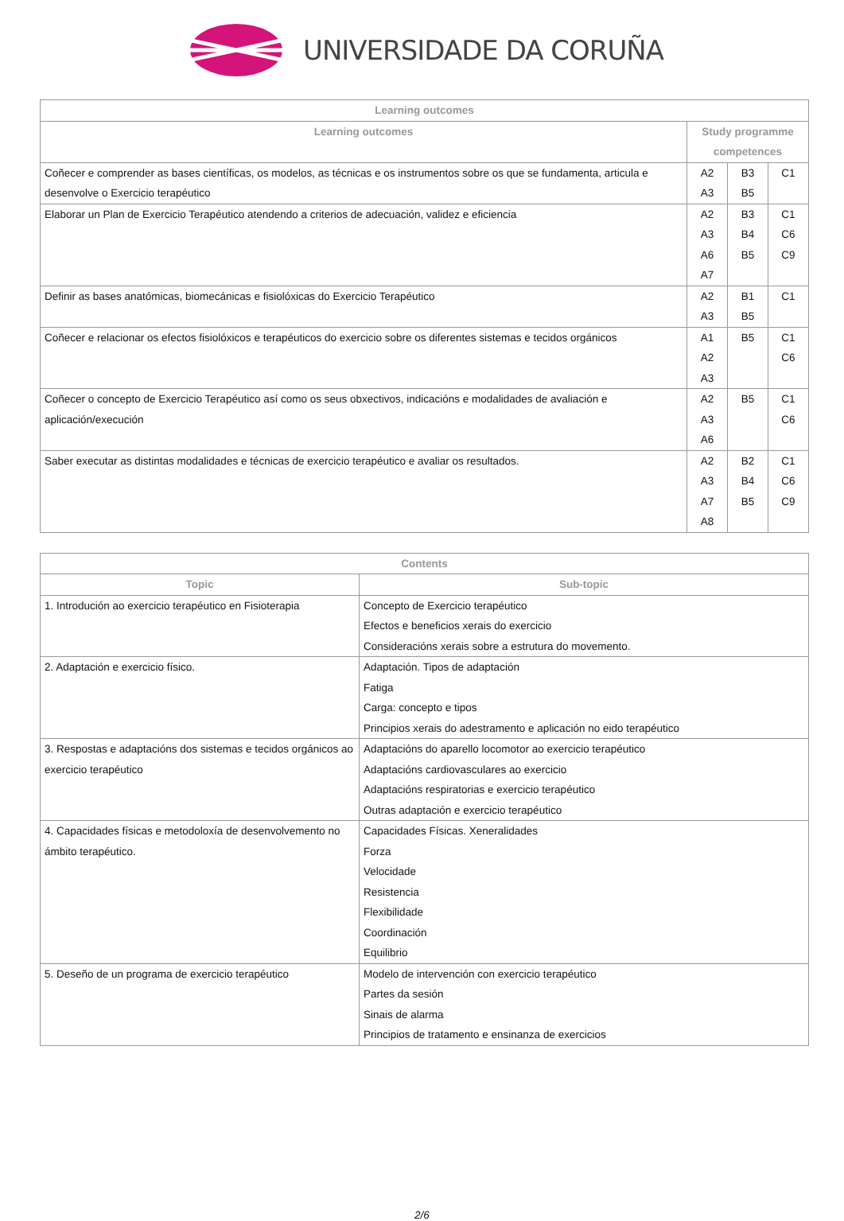UNIVERSIDADE DA CORUÑA
| Learning outcomes | | | |
| --- | --- | --- | --- |
| Learning outcomes | Study programme competences | | |
| Coñecer e comprender as bases científicas, os modelos, as técnicas e os instrumentos sobre os que se fundamenta, articula e desenvolve o Exercicio terapéutico | A2 A3 | B3 B5 | C1 |
| Elaborar un Plan de Exercicio Terapéutico atendendo a criterios de adecuación, validez e eficiencia | A2 A3 A6 A7 | B3 B4 B5 | C1 C6 C9 |
| Definir as bases anatómicas, biomecánicas e fisiolóxicas do Exercicio Terapéutico | A2 A3 | B1 B5 | C1 |
| Coñecer e relacionar os efectos fisiolóxicos e terapéuticos do exercicio sobre os diferentes sistemas e tecidos orgánicos | A1 A2 A3 | B5 | C1 C6 |
| Coñecer o concepto de Exercicio Terapéutico así como os seus obxectivos, indicacións e modalidades de avaliación e aplicación/execución | A2 A3 A6 | B5 | C1 C6 |
| Saber executar as distintas modalidades e técnicas de exercicio terapéutico e avaliar os resultados. | A2 A3 A7 A8 | B2 B4 B5 | C1 C6 C9 |
| Contents | |
| --- | --- |
| Topic | Sub-topic |
| 1. Introdución ao exercicio terapéutico en Fisioterapia | Concepto de Exercicio terapéutico Efectos e beneficios xerais do exercicio Consideracións xerais sobre a estrutura do movemento. |
| 2. Adaptación e exercicio físico. | Adaptación. Tipos de adaptación Fatiga Carga: concepto e tipos Principios xerais do adestramento e aplicación no eido terapéutico |
| 3. Respostas e adaptacións dos sistemas e tecidos orgánicos ao exercicio terapéutico | Adaptacións do aparello locomotor ao exercicio terapéutico Adaptacións cardiovasculares ao exercicio Adaptacións respiratorias e exercicio terapéutico Outras adaptación e exercicio terapéutico |
| 4. Capacidades físicas e metodoloxía de desenvolvemento no ámbito terapéutico. | Capacidades Físicas. Xeneralidades Forza Velocidade Resistencia Flexibilidade Coordinación Equilibrio |
| 5. Deseño de un programa de exercicio terapéutico | Modelo de intervención con exercicio terapéutico Partes da sesión Sinais de alarma Principios de tratamento e ensinanza de exercicios |
2/6